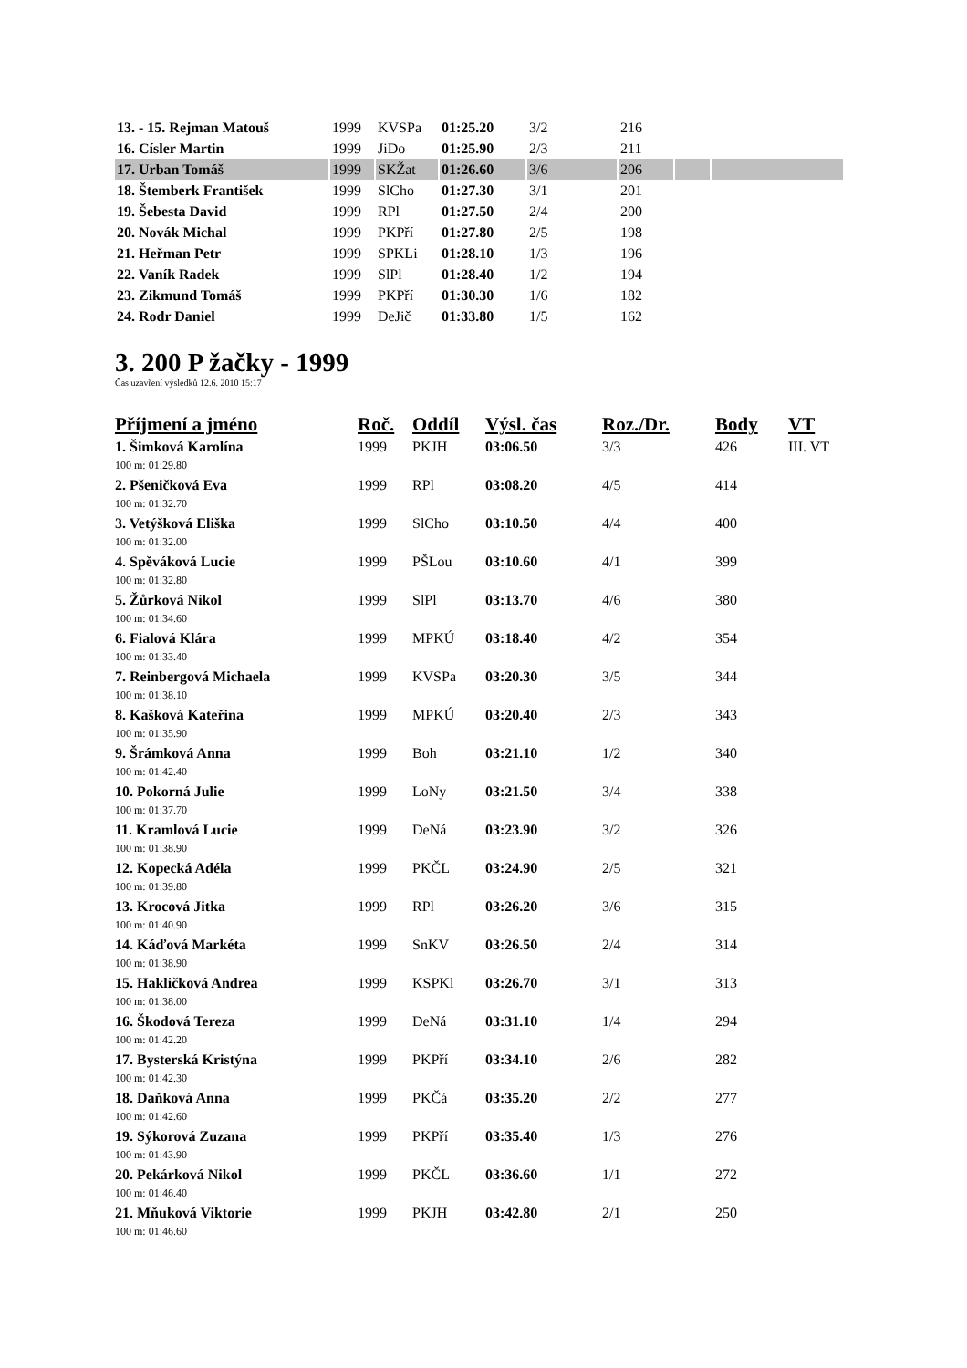| 13. - 15. Rejman Matouš | 1999 | KVSPa | 01:25.20 | 3/2 | 216 | | |
| 16. Císler Martin | 1999 | JiDo | 01:25.90 | 2/3 | 211 | | |
| 17. Urban Tomáš | 1999 | SKŽat | 01:26.60 | 3/6 | 206 | | |
| 18. Štemberk František | 1999 | SlCho | 01:27.30 | 3/1 | 201 | | |
| 19. Šebesta David | 1999 | RPl | 01:27.50 | 2/4 | 200 | | |
| 20. Novák Michal | 1999 | PKPří | 01:27.80 | 2/5 | 198 | | |
| 21. Heřman Petr | 1999 | SPKLi | 01:28.10 | 1/3 | 196 | | |
| 22. Vaník Radek | 1999 | SlPl | 01:28.40 | 1/2 | 194 | | |
| 23. Zikmund Tomáš | 1999 | PKPří | 01:30.30 | 1/6 | 182 | | |
| 24. Rodr Daniel | 1999 | DeJič | 01:33.80 | 1/5 | 162 | | |
3. 200 P žačky - 1999
Čas uzavření výsledků 12.6. 2010 15:17
| Příjmení a jméno | Roč. | Oddíl | Výsl. čas | Roz./Dr. | Body | VT |
| --- | --- | --- | --- | --- | --- | --- |
| 1. Šimková Karolína | 1999 | PKJH | 03:06.50 | 3/3 | 426 | III. VT |
| 100 m: 01:29.80 | | | | | | |
| 2. Pšeničková Eva | 1999 | RPl | 03:08.20 | 4/5 | 414 | |
| 100 m: 01:32.70 | | | | | | |
| 3. Vetýšková Eliška | 1999 | SlCho | 03:10.50 | 4/4 | 400 | |
| 100 m: 01:32.00 | | | | | | |
| 4. Spěváková Lucie | 1999 | PŠLou | 03:10.60 | 4/1 | 399 | |
| 100 m: 01:32.80 | | | | | | |
| 5. Žůrková Nikol | 1999 | SlPl | 03:13.70 | 4/6 | 380 | |
| 100 m: 01:34.60 | | | | | | |
| 6. Fialová Klára | 1999 | MPKÚ | 03:18.40 | 4/2 | 354 | |
| 100 m: 01:33.40 | | | | | | |
| 7. Reinbergová Michaela | 1999 | KVSPa | 03:20.30 | 3/5 | 344 | |
| 100 m: 01:38.10 | | | | | | |
| 8. Kašková Kateřina | 1999 | MPKÚ | 03:20.40 | 2/3 | 343 | |
| 100 m: 01:35.90 | | | | | | |
| 9. Šrámková Anna | 1999 | Boh | 03:21.10 | 1/2 | 340 | |
| 100 m: 01:42.40 | | | | | | |
| 10. Pokorná Julie | 1999 | LoNy | 03:21.50 | 3/4 | 338 | |
| 100 m: 01:37.70 | | | | | | |
| 11. Kramlová Lucie | 1999 | DeNá | 03:23.90 | 3/2 | 326 | |
| 100 m: 01:38.90 | | | | | | |
| 12. Kopecká Adéla | 1999 | PKČL | 03:24.90 | 2/5 | 321 | |
| 100 m: 01:39.80 | | | | | | |
| 13. Krocová Jitka | 1999 | RPl | 03:26.20 | 3/6 | 315 | |
| 100 m: 01:40.90 | | | | | | |
| 14. Káďová Markéta | 1999 | SnKV | 03:26.50 | 2/4 | 314 | |
| 100 m: 01:38.90 | | | | | | |
| 15. Hakličková Andrea | 1999 | KSPKl | 03:26.70 | 3/1 | 313 | |
| 100 m: 01:38.00 | | | | | | |
| 16. Škodová Tereza | 1999 | DeNá | 03:31.10 | 1/4 | 294 | |
| 100 m: 01:42.20 | | | | | | |
| 17. Bysterská Kristýna | 1999 | PKPří | 03:34.10 | 2/6 | 282 | |
| 100 m: 01:42.30 | | | | | | |
| 18. Daňková Anna | 1999 | PKČá | 03:35.20 | 2/2 | 277 | |
| 100 m: 01:42.60 | | | | | | |
| 19. Sýkorová Zuzana | 1999 | PKPří | 03:35.40 | 1/3 | 276 | |
| 100 m: 01:43.90 | | | | | | |
| 20. Pekárková Nikol | 1999 | PKČL | 03:36.60 | 1/1 | 272 | |
| 100 m: 01:46.40 | | | | | | |
| 21. Mňuková Viktorie | 1999 | PKJH | 03:42.80 | 2/1 | 250 | |
| 100 m: 01:46.60 | | | | | | |